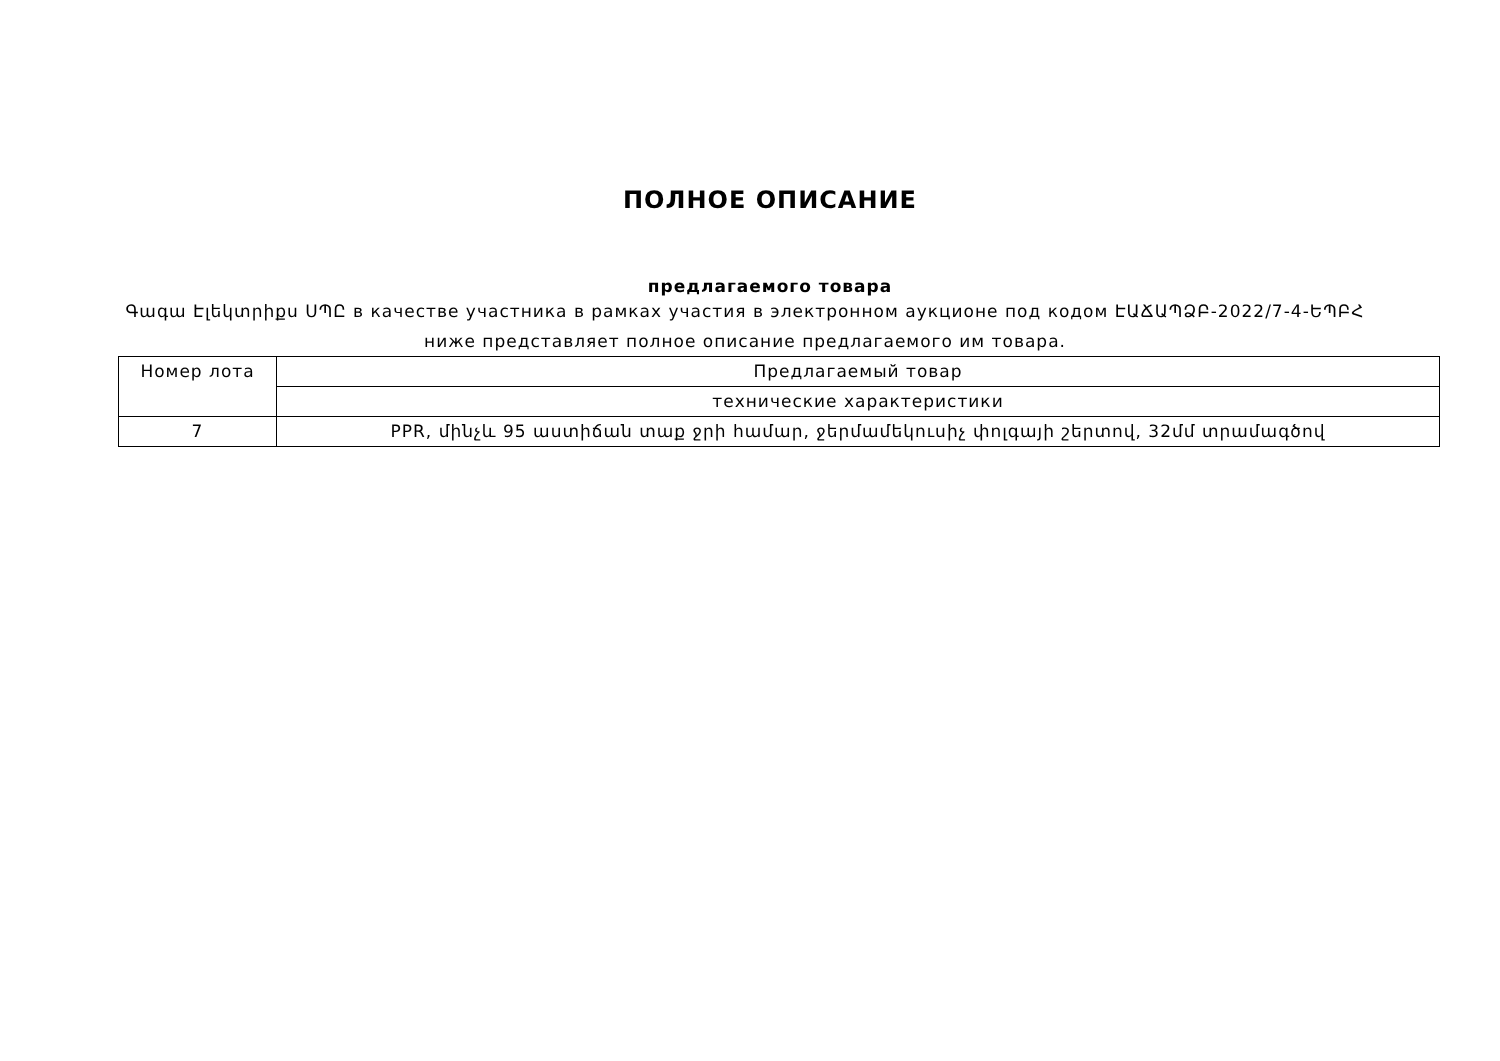ПОЛНОЕ ОПИСАНИЕ
предлагаемого товара
Գագա Էլեկտրիքս ՍՊԸ в качестве участника в рамках участия в электронном аукционе под кодом ԷԱՃԱՊՁԲ-2022/7-4-ԵՊԲՀ
ниже представляет полное описание предлагаемого им товара.
| Номер лота | Предлагаемый товар |
| | технические характеристики |
| 7 | PPR, մինչև 95 աստիճան տաք ջրի համար, ջերմամեկուսիչ փոլգայի շերտով, 32մմ տրամագծով |